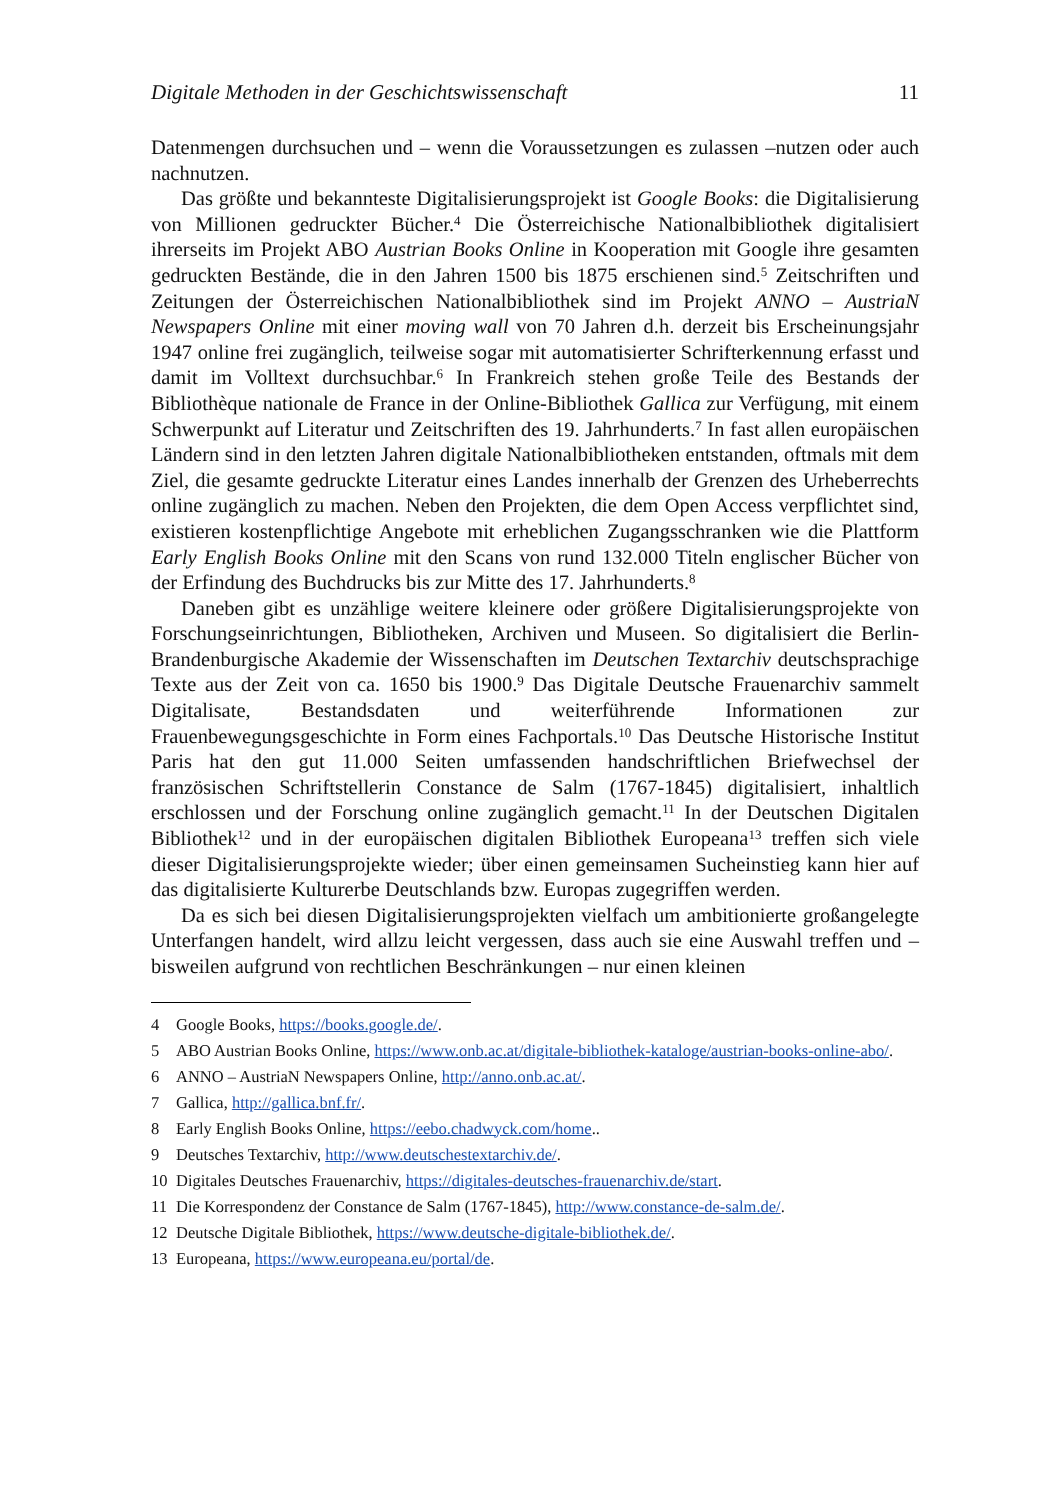Digitale Methoden in der Geschichtswissenschaft 11
Datenmengen durchsuchen und – wenn die Voraussetzungen es zulassen –nutzen oder auch nachnutzen.
Das größte und bekannteste Digitalisierungsprojekt ist Google Books: die Digitalisierung von Millionen gedruckter Bücher.<sup>4</sup> Die Österreichische Nationalbibliothek digitalisiert ihrerseits im Projekt ABO Austrian Books Online in Kooperation mit Google ihre gesamten gedruckten Bestände, die in den Jahren 1500 bis 1875 erschienen sind.<sup>5</sup> Zeitschriften und Zeitungen der Österreichischen Nationalbibliothek sind im Projekt ANNO – AustriaN Newspapers Online mit einer moving wall von 70 Jahren d.h. derzeit bis Erscheinungsjahr 1947 online frei zugänglich, teilweise sogar mit automatisierter Schrifterkennung erfasst und damit im Volltext durchsuchbar.<sup>6</sup> In Frankreich stehen große Teile des Bestands der Bibliothèque nationale de France in der Online-Bibliothek Gallica zur Verfügung, mit einem Schwerpunkt auf Literatur und Zeitschriften des 19. Jahrhunderts.<sup>7</sup> In fast allen europäischen Ländern sind in den letzten Jahren digitale Nationalbibliotheken entstanden, oftmals mit dem Ziel, die gesamte gedruckte Literatur eines Landes innerhalb der Grenzen des Urheberrechts online zugänglich zu machen. Neben den Projekten, die dem Open Access verpflichtet sind, existieren kostenpflichtige Angebote mit erheblichen Zugangsschranken wie die Plattform Early English Books Online mit den Scans von rund 132.000 Titeln englischer Bücher von der Erfindung des Buchdrucks bis zur Mitte des 17. Jahrhunderts.<sup>8</sup>
Daneben gibt es unzählige weitere kleinere oder größere Digitalisierungsprojekte von Forschungseinrichtungen, Bibliotheken, Archiven und Museen. So digitalisiert die Berlin-Brandenburgische Akademie der Wissenschaften im Deutschen Textarchiv deutschsprachige Texte aus der Zeit von ca. 1650 bis 1900.<sup>9</sup> Das Digitale Deutsche Frauenarchiv sammelt Digitalisate, Bestandsdaten und weiterführende Informationen zur Frauenbewegungsgeschichte in Form eines Fachportals.<sup>10</sup> Das Deutsche Historische Institut Paris hat den gut 11.000 Seiten umfassenden handschriftlichen Briefwechsel der französischen Schriftstellerin Constance de Salm (1767-1845) digitalisiert, inhaltlich erschlossen und der Forschung online zugänglich gemacht.<sup>11</sup> In der Deutschen Digitalen Bibliothek<sup>12</sup> und in der europäischen digitalen Bibliothek Europeana<sup>13</sup> treffen sich viele dieser Digitalisierungsprojekte wieder; über einen gemeinsamen Sucheinstieg kann hier auf das digitalisierte Kulturerbe Deutschlands bzw. Europas zugegriffen werden.
Da es sich bei diesen Digitalisierungsprojekten vielfach um ambitionierte großangelegte Unterfangen handelt, wird allzu leicht vergessen, dass auch sie eine Auswahl treffen und – bisweilen aufgrund von rechtlichen Beschränkungen – nur einen kleinen
4 Google Books, https://books.google.de/.
5 ABO Austrian Books Online, https://www.onb.ac.at/digitale-bibliothek-kataloge/austrian-books-online-abo/.
6 ANNO – AustriaN Newspapers Online, http://anno.onb.ac.at/.
7 Gallica, http://gallica.bnf.fr/.
8 Early English Books Online, https://eebo.chadwyck.com/home..
9 Deutsches Textarchiv, http://www.deutschestextarchiv.de/.
10 Digitales Deutsches Frauenarchiv, https://digitales-deutsches-frauenarchiv.de/start.
11 Die Korrespondenz der Constance de Salm (1767-1845), http://www.constance-de-salm.de/.
12 Deutsche Digitale Bibliothek, https://www.deutsche-digitale-bibliothek.de/.
13 Europeana, https://www.europeana.eu/portal/de.